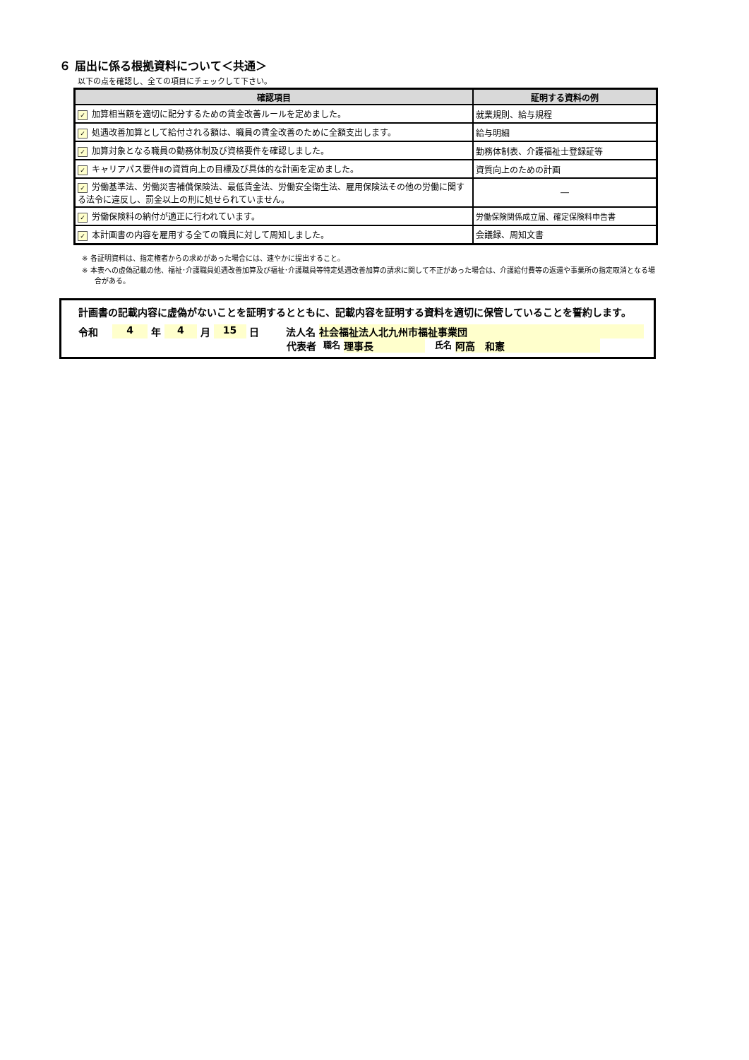６ 届出に係る根拠資料について＜共通＞
以下の点を確認し、全ての項目にチェックして下さい。
| 確認項目 | 証明する資料の例 |
| --- | --- |
| ✓ 加算相当額を適切に配分するための賃金改善ルールを定めました。 | 就業規則、給与規程 |
| ✓ 処遇改善加算として給付される額は、職員の賃金改善のために全額支出します。 | 給与明細 |
| ✓ 加算対象となる職員の勤務体制及び資格要件を確認しました。 | 勤務体制表、介護福祉士登録証等 |
| ✓ キャリアパス要件Ⅱの資質向上の目標及び具体的な計画を定めました。 | 資質向上のための計画 |
| ✓ 労働基準法、労働災害補償保険法、最低賃金法、労働安全衛生法、雇用保険法その他の労働に関する法令に違反し、罰金以上の刑に処せられていません。 | ― |
| ✓ 労働保険料の納付が適正に行われています。 | 労働保険関係成立届、確定保険料申告書 |
| ✓ 本計画書の内容を雇用する全ての職員に対して周知しました。 | 会議録、周知文書 |
※ 各証明資料は、指定権者からの求めがあった場合には、速やかに提出すること。
※ 本表への虚偽記載の他、福祉･介護職員処遇改善加算及び福祉･介護職員等特定処遇改善加算の請求に関して不正があった場合は、介護給付費等の返還や事業所の指定取消となる場合がある。
計画書の記載内容に虚偽がないことを証明するとともに、記載内容を証明する資料を適切に保管していることを誓約します。
令和 4 年 4 月 15 日 法人名 社会福祉法人北九州市福祉事業団
代表者 職名 理事長 氏名 阿高　和憲